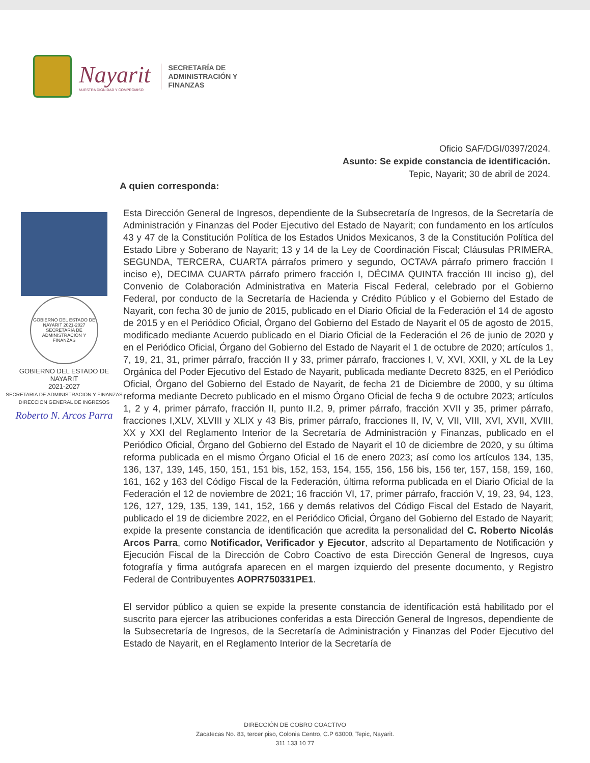Nayarit
NUESTRA DIGNIDAD Y COMPROMISO
SECRETARÍA DE
ADMINISTRACIÓN Y
FINANZAS
Oficio SAF/DGI/0397/2024.
Asunto: Se expide constancia de identificación.
Tepic, Nayarit; 30 de abril de 2024.
A quien corresponda:
GOBIERNO DEL ESTADO DE NAYARIT 2021-2027 SECRETARÍA DE ADMINISTRACIÓN Y FINANZAS
GOBIERNO DEL ESTADO DE NAYARIT
2021-2027
SECRETARIA DE ADMINISTRACION Y FINANZAS
DIRECCION GENERAL DE INGRESOS
Roberto N. Arcos Parra
Esta Dirección General de Ingresos, dependiente de la Subsecretaría de Ingresos, de la Secretaría de Administración y Finanzas del Poder Ejecutivo del Estado de Nayarit; con fundamento en los artículos 43 y 47 de la Constitución Política de los Estados Unidos Mexicanos, 3 de la Constitución Política del Estado Libre y Soberano de Nayarit; 13 y 14 de la Ley de Coordinación Fiscal; Cláusulas PRIMERA, SEGUNDA, TERCERA, CUARTA párrafos primero y segundo, OCTAVA párrafo primero fracción I inciso e), DECIMA CUARTA párrafo primero fracción I, DÉCIMA QUINTA fracción III inciso g), del Convenio de Colaboración Administrativa en Materia Fiscal Federal, celebrado por el Gobierno Federal, por conducto de la Secretaría de Hacienda y Crédito Público y el Gobierno del Estado de Nayarit, con fecha 30 de junio de 2015, publicado en el Diario Oficial de la Federación el 14 de agosto de 2015 y en el Periódico Oficial, Órgano del Gobierno del Estado de Nayarit el 05 de agosto de 2015, modificado mediante Acuerdo publicado en el Diario Oficial de la Federación el 26 de junio de 2020 y en el Periódico Oficial, Órgano del Gobierno del Estado de Nayarit el 1 de octubre de 2020; artículos 1, 7, 19, 21, 31, primer párrafo, fracción II y 33, primer párrafo, fracciones I, V, XVI, XXII, y XL de la Ley Orgánica del Poder Ejecutivo del Estado de Nayarit, publicada mediante Decreto 8325, en el Periódico Oficial, Órgano del Gobierno del Estado de Nayarit, de fecha 21 de Diciembre de 2000, y su última reforma mediante Decreto publicado en el mismo Órgano Oficial de fecha 9 de octubre 2023; artículos 1, 2 y 4, primer párrafo, fracción II, punto II.2, 9, primer párrafo, fracción XVII y 35, primer párrafo, fracciones I,XLV, XLVIII y XLIX y 43 Bis, primer párrafo, fracciones II, IV, V, VII, VIII, XVI, XVII, XVIII, XX y XXI del Reglamento Interior de la Secretaría de Administración y Finanzas, publicado en el Periódico Oficial, Órgano del Gobierno del Estado de Nayarit el 10 de diciembre de 2020, y su última reforma publicada en el mismo Órgano Oficial el 16 de enero 2023; así como los artículos 134, 135, 136, 137, 139, 145, 150, 151, 151 bis, 152, 153, 154, 155, 156, 156 bis, 156 ter, 157, 158, 159, 160, 161, 162 y 163 del Código Fiscal de la Federación, última reforma publicada en el Diario Oficial de la Federación el 12 de noviembre de 2021; 16 fracción VI, 17, primer párrafo, fracción V, 19, 23, 94, 123, 126, 127, 129, 135, 139, 141, 152, 166 y demás relativos del Código Fiscal del Estado de Nayarit, publicado el 19 de diciembre 2022, en el Periódico Oficial, Órgano del Gobierno del Estado de Nayarit; expide la presente constancia de identificación que acredita la personalidad del C. Roberto Nicolás Arcos Parra, como Notificador, Verificador y Ejecutor, adscrito al Departamento de Notificación y Ejecución Fiscal de la Dirección de Cobro Coactivo de esta Dirección General de Ingresos, cuya fotografía y firma autógrafa aparecen en el margen izquierdo del presente documento, y Registro Federal de Contribuyentes AOPR750331PE1.
El servidor público a quien se expide la presente constancia de identificación está habilitado por el suscrito para ejercer las atribuciones conferidas a esta Dirección General de Ingresos, dependiente de la Subsecretaría de Ingresos, de la Secretaría de Administración y Finanzas del Poder Ejecutivo del Estado de Nayarit, en el Reglamento Interior de la Secretaría de
DIRECCIÓN DE COBRO COACTIVO
Zacatecas No. 83, tercer piso, Colonia Centro, C.P 63000, Tepic, Nayarit.
311 133 10 77